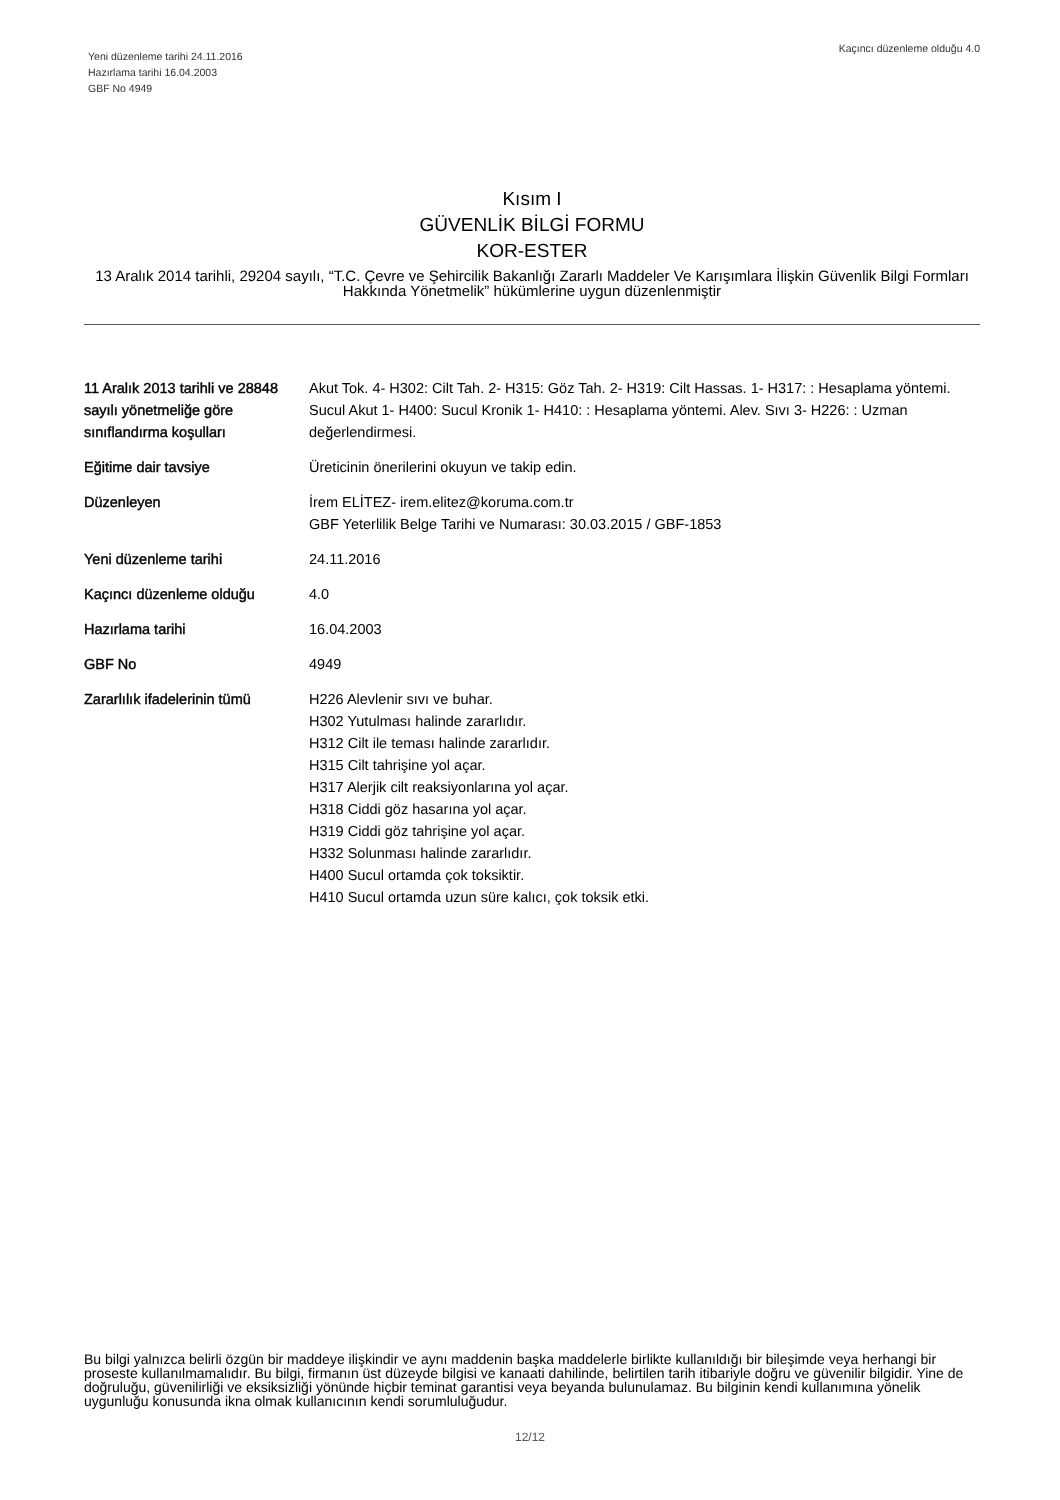Yeni düzenleme tarihi 24.11.2016
Hazırlama tarihi 16.04.2003
GBF No 4949
Kaçıncı düzenleme olduğu 4.0
Kısım I
GÜVENLİK BİLGİ FORMU
KOR-ESTER
13 Aralık 2014 tarihli, 29204 sayılı, “T.C. Çevre ve Şehircilik Bakanlığı Zararlı Maddeler Ve Karışımlara İlişkin Güvenlik Bilgi Formları Hakkında Yönetmelik” hükümlerine uygun düzenlenmiştir
| 11 Aralık 2013 tarihli ve 28848 sayılı yönetmeliğe göre sınıflandırma koşulları | Akut Tok. 4- H302: Cilt Tah. 2- H315: Göz Tah. 2- H319: Cilt Hassas. 1- H317: : Hesaplama yöntemi. Sucul Akut 1- H400: Sucul Kronik 1- H410: : Hesaplama yöntemi. Alev. Sıvı 3- H226: : Uzman değerlendirmesi. |
| Eğitime dair tavsiye | Üreticinin önerilerini okuyun ve takip edin. |
| Düzenleyen | İrem ELİTEZ- irem.elitez@koruma.com.tr GBF Yeterlilik Belge Tarihi ve Numarası: 30.03.2015 / GBF-1853 |
| Yeni düzenleme tarihi | 24.11.2016 |
| Kaçıncı düzenleme olduğu | 4.0 |
| Hazırlama tarihi | 16.04.2003 |
| GBF No | 4949 |
| Zararlılık ifadelerinin tümü | H226 Alevlenir sıvı ve buhar. H302 Yutulması halinde zararlıdır. H312 Cilt ile teması halinde zararlıdır. H315 Cilt tahrişine yol açar. H317 Alerjik cilt reaksiyonlarına yol açar. H318 Ciddi göz hasarına yol açar. H319 Ciddi göz tahrişine yol açar. H332 Solunması halinde zararlıdır. H400 Sucul ortamda çok toksiktir. H410 Sucul ortamda uzun süre kalıcı, çok toksik etki. |
Bu bilgi yalnızca belirli özgün bir maddeye ilişkindir ve aynı maddenin başka maddelerle birlikte kullanıldığı bir bileşimde veya herhangi bir proseste kullanılmamalıdır. Bu bilgi, firmanın üst düzeyde bilgisi ve kanaati dahilinde, belirtilen tarih itibariyle doğru ve güvenilir bilgidir. Yine de doğruluğu, güvenilirliği ve eksiksizliği yönünde hiçbir teminat garantisi veya beyanda bulunulamaz. Bu bilginin kendi kullanımına yönelik uygunluğu konusunda ikna olmak kullanıcının kendi sorumluluğudur.
12/12